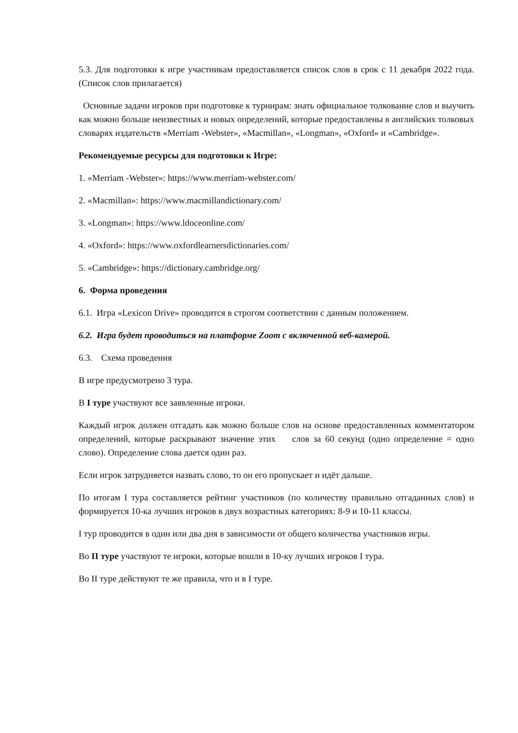5.3. Для подготовки к игре участникам предоставляется список слов в срок с 11 декабря 2022 года. (Список слов прилагается)
Основные задачи игроков при подготовке к турнирам: знать официальное толкование слов и выучить как можно больше неизвестных и новых определений, которые предоставлены в английских толковых словарях издательств «Merriam -Webster», «Macmillan», «Longman», «Oxford» и «Cambridge».
Рекомендуемые ресурсы для подготовки к Игре:
1. «Merriam -Webster»: https://www.merriam-webster.com/
2. «Macmillan»: https://www.macmillandictionary.com/
3. «Longman»: https://www.ldoceonline.com/
4. «Oxford»: https://www.oxfordlearnersdictionaries.com/
5. «Cambridge»: https://dictionary.cambridge.org/
6. Форма проведения
6.1. Игра «Lexicon Drive» проводится в строгом соответствии с данным положением.
6.2. Игра будет проводиться на платформе Zoom с включенной веб-камерой.
6.3. Схема проведения
В игре предусмотрено 3 тура.
В I туре участвуют все заявленные игроки.
Каждый игрок должен отгадать как можно больше слов на основе предоставленных комментатором определений, которые раскрывают значение этих слов за 60 секунд (одно определение = одно слово). Определение слова дается один раз.
Если игрок затрудняется назвать слово, то он его пропускает и идёт дальше.
По итогам I тура составляется рейтинг участников (по количеству правильно отгаданных слов) и формируется 10-ка лучших игроков в двух возрастных категориях: 8-9 и 10-11 классы.
I тур проводится в один или два дня в зависимости от общего количества участников игры.
Во II туре участвуют те игроки, которые вошли в 10-ку лучших игроков I тура.
Во II туре действуют те же правила, что и в I туре.